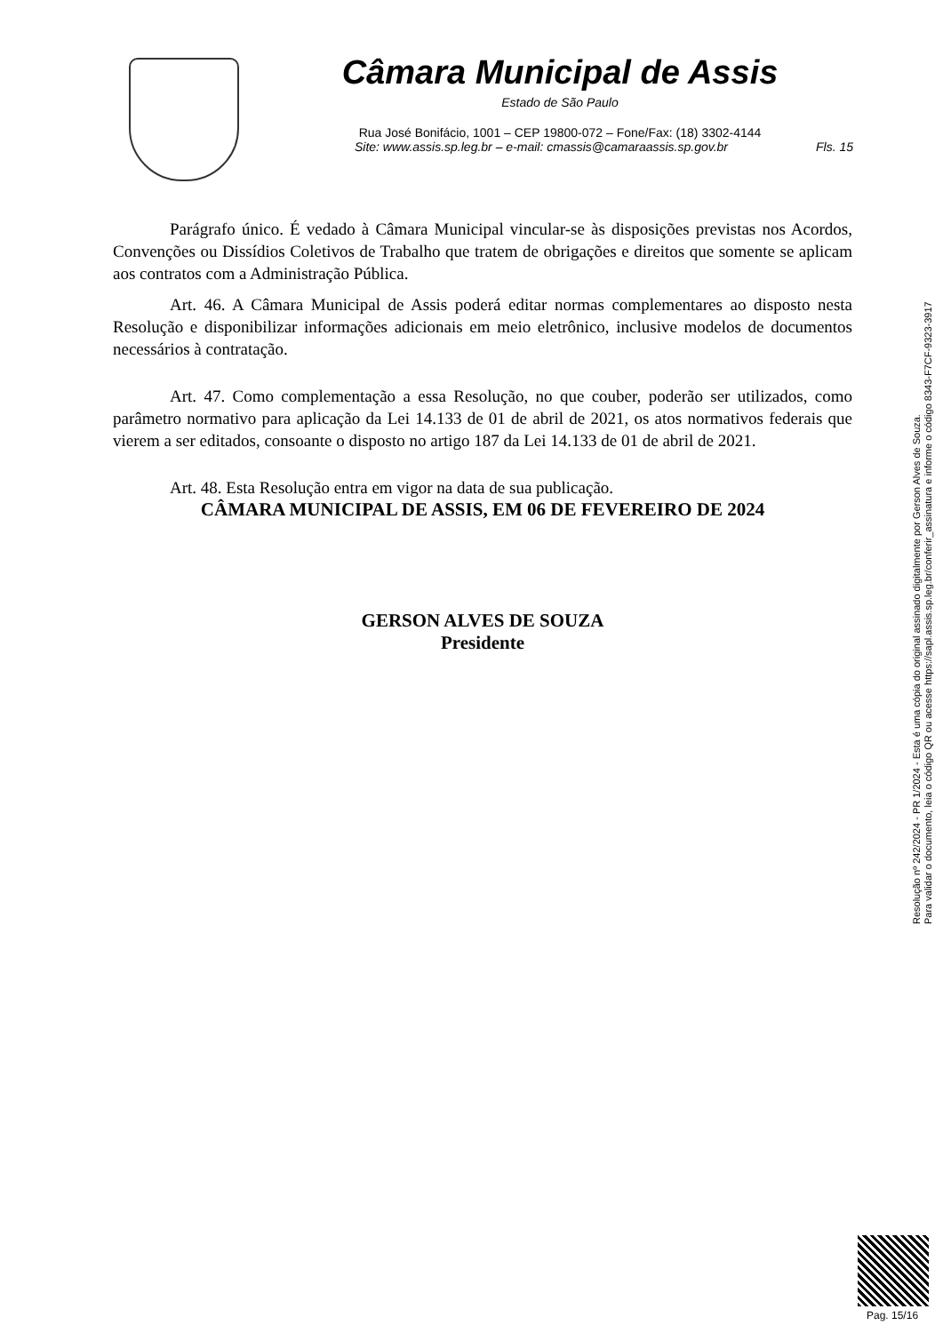Câmara Municipal de Assis
Estado de São Paulo
Rua José Bonifácio, 1001 – CEP 19800-072 – Fone/Fax: (18) 3302-4144
Site: www.assis.sp.leg.br – e-mail: cmassis@camaraassis.sp.gov.br Fls. 15
Parágrafo único. É vedado à Câmara Municipal vincular-se às disposições previstas nos Acordos, Convenções ou Dissídios Coletivos de Trabalho que tratem de obrigações e direitos que somente se aplicam aos contratos com a Administração Pública.
Art. 46. A Câmara Municipal de Assis poderá editar normas complementares ao disposto nesta Resolução e disponibilizar informações adicionais em meio eletrônico, inclusive modelos de documentos necessários à contratação.
Art. 47. Como complementação a essa Resolução, no que couber, poderão ser utilizados, como parâmetro normativo para aplicação da Lei 14.133 de 01 de abril de 2021, os atos normativos federais que vierem a ser editados, consoante o disposto no artigo 187 da Lei 14.133 de 01 de abril de 2021.
Art. 48. Esta Resolução entra em vigor na data de sua publicação.
CÂMARA MUNICIPAL DE ASSIS, EM 06 DE FEVEREIRO DE 2024
GERSON ALVES DE SOUZA
Presidente
Resolução nº 242/2024 - PR 1/2024 - Esta é uma cópia do original assinado digitalmente por Gerson Alves de Souza.
Para validar o documento, leia o código QR ou acesse https://sapl.assis.sp.leg.br/conferir_assinatura e informe o código 8343-F7CF-9323-3917
Pag. 15/16